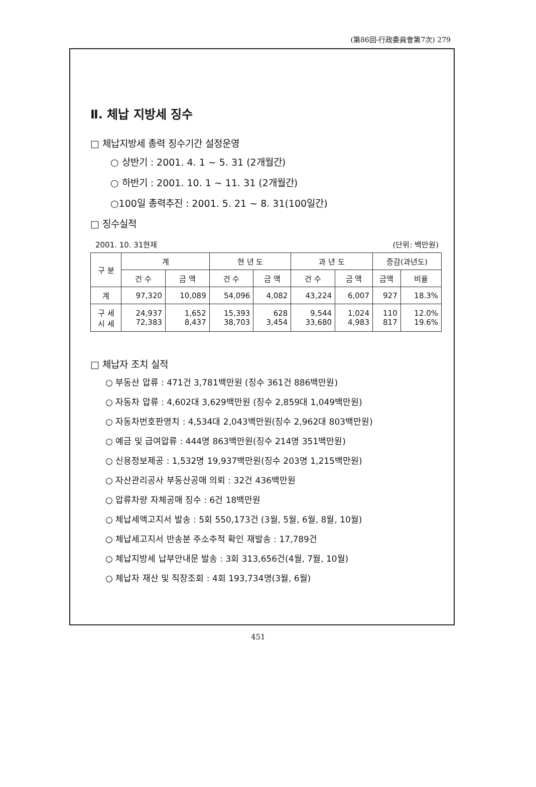(第86回-行政委員會第7次) 279
Ⅱ. 체납 지방세 징수
□ 체납지방세 총력 징수기간 설정운영
○ 상반기 : 2001. 4. 1 ~ 5. 31 (2개월간)
○ 하반기 : 2001. 10. 1 ~ 11. 31 (2개월간)
○100일 총력추진 : 2001. 5. 21 ~ 8. 31(100일간)
□ 징수실적
2001. 10. 31현재 (단위: 백만원)
| 구 분 | 계 | | 현 년 도 | | 과 년 도 | | 증감(과년도) | |
| --- | --- | --- | --- | --- | --- | --- | --- | --- |
| | 건 수 | 금 액 | 건 수 | 금 액 | 건 수 | 금 액 | 금액 | 비율 |
| 계 | 97,320 | 10,089 | 54,096 | 4,082 | 43,224 | 6,007 | 927 | 18.3% |
| 구 세 시 세 | 24,937 72,383 | 1,652 8,437 | 15,393 38,703 | 628 3,454 | 9,544 33,680 | 1,024 4,983 | 110 817 | 12.0% 19.6% |
□ 체납자 조치 실적
○ 부동산 압류 : 471건 3,781백만원 (징수 361건 886백만원)
○ 자동차 압류 : 4,602대 3,629백만원 (징수 2,859대 1,049백만원)
○ 자동차번호판영치 : 4,534대 2,043백만원(징수 2,962대 803백만원)
○ 예금 및 급여압류 : 444명 863백만원(징수 214명 351백만원)
○ 신용정보제공 : 1,532명 19,937백만원(징수 203명 1,215백만원)
○ 자산관리공사 부동산공매 의뢰 : 32건 436백만원
○ 압류차량 자체공매 징수 : 6건 18백만원
○ 체납세액고지서 발송 : 5회 550,173건 (3월, 5월, 6월, 8월, 10월)
○ 체납세고지서 반송분 주소추적 확인 재발송 : 17,789건
○ 체납지방세 납부안내문 발송 : 3회 313,656건(4월, 7월, 10월)
○ 체납자 재산 및 직장조회 : 4회 193,734명(3월, 6월)
451